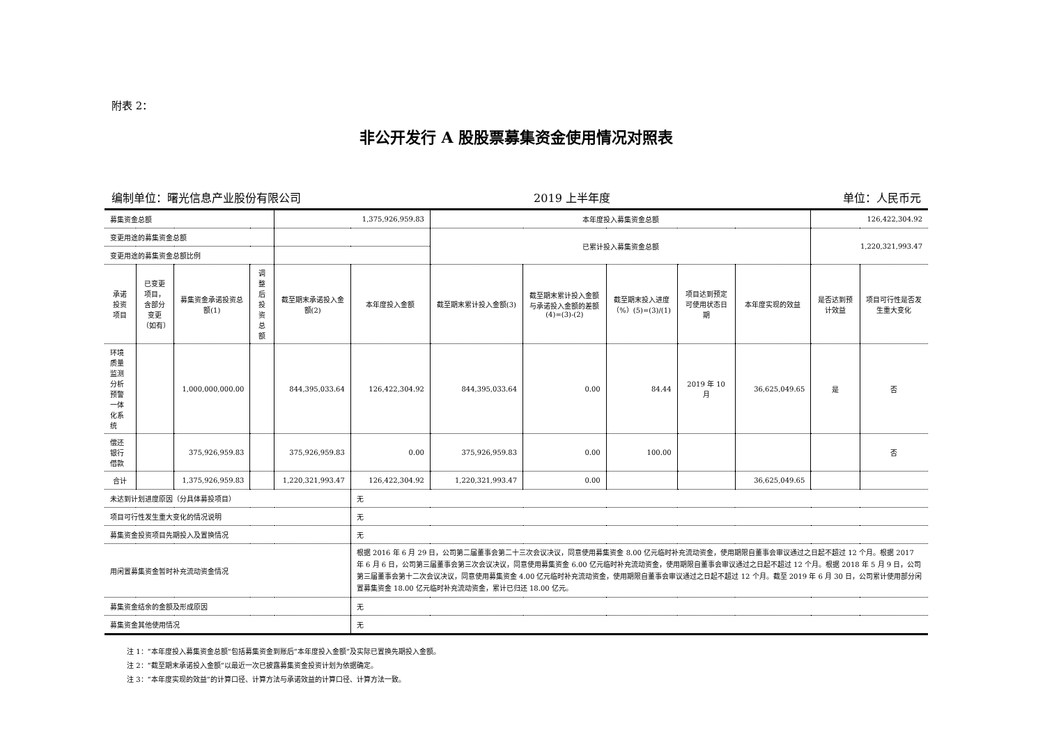附表 2：
非公开发行 A 股股票募集资金使用情况对照表
编制单位：曙光信息产业股份有限公司 2019 上半年度 单位：人民币元
| 募集资金总额 | | | | 1,375,926,959.83 | | 本年度投入募集资金总额 | | | | | 126,422,304.92 | |
| 变更用途的募集资金总额 | | | | | | 已累计投入募集资金总额 | | | | | 1,220,321,993.47 | |
| 变更用途的募集资金总额比例 | | | | | | | | | | | | |
| 承诺投资项目 | 已变更项目，含部分变更（如有） | 募集资金承诺投资总额(1) | 调整后投资总额 | 截至期末承诺投入金额(2) | 本年度投入金额 | 截至期末累计投入金额(3) | 截至期末累计投入金额与承诺投入金额的差额(4)=(3)-(2) | 截至期末投入进度（%）(5)=(3)/(1) | 项目达到预定可使用状态日期 | 本年度实现的效益 | 是否达到预计效益 | 项目可行性是否发生重大变化 |
| 环境质量监测分析预警一体化系统 | | 1,000,000,000.00 | | 844,395,033.64 | 126,422,304.92 | 844,395,033.64 | 0.00 | 84.44 | 2019 年 10 月 | 36,625,049.65 | 是 | 否 |
| 偿还银行借款 | | 375,926,959.83 | | 375,926,959.83 | 0.00 | 375,926,959.83 | 0.00 | 100.00 | | | | 否 |
| 合计 | | 1,375,926,959.83 | | 1,220,321,993.47 | 126,422,304.92 | 1,220,321,993.47 | 0.00 | | | 36,625,049.65 | | |
| 未达到计划进度原因（分具体募投项目） | | | | | 无 | | | | | | | |
| 项目可行性发生重大变化的情况说明 | | | | | 无 | | | | | | | |
| 募集资金投资项目先期投入及置换情况 | | | | | 无 | | | | | | | |
| 用闲置募集资金暂时补充流动资金情况 | | | | | 根据 2016 年 6 月 29 日，公司第二届董事会第二十三次会议决议，同意使用募集资金 8.00 亿元临时补充流动资金，使用期限自董事会审议通过之日起不超过 12 个月。根据 2017 年 6 月 6 日，公司第三届董事会第三次会议决议，同意使用募集资金 6.00 亿元临时补充流动资金，使用期限自董事会审议通过之日起不超过 12 个月。根据 2018 年 5 月 9 日，公司第三届董事会第十二次会议决议，同意使用募集资金 4.00 亿元临时补充流动资金，使用期限自董事会审议通过之日起不超过 12 个月。截至 2019 年 6 月 30 日，公司累计使用部分闲置募集资金 18.00 亿元临时补充流动资金，累计已归还 18.00 亿元。 | | | | | | | |
| 募集资金结余的金额及形成原因 | | | | | 无 | | | | | | | |
| 募集资金其他使用情况 | | | | | 无 | | | | | | | |
注 1：“本年度投入募集资金总额”包括募集资金到账后“本年度投入金额”及实际已置换先期投入金额。
注 2：“截至期末承诺投入金额”以最近一次已披露募集资金投资计划为依据确定。
注 3：“本年度实现的效益”的计算口径、计算方法与承诺效益的计算口径、计算方法一致。